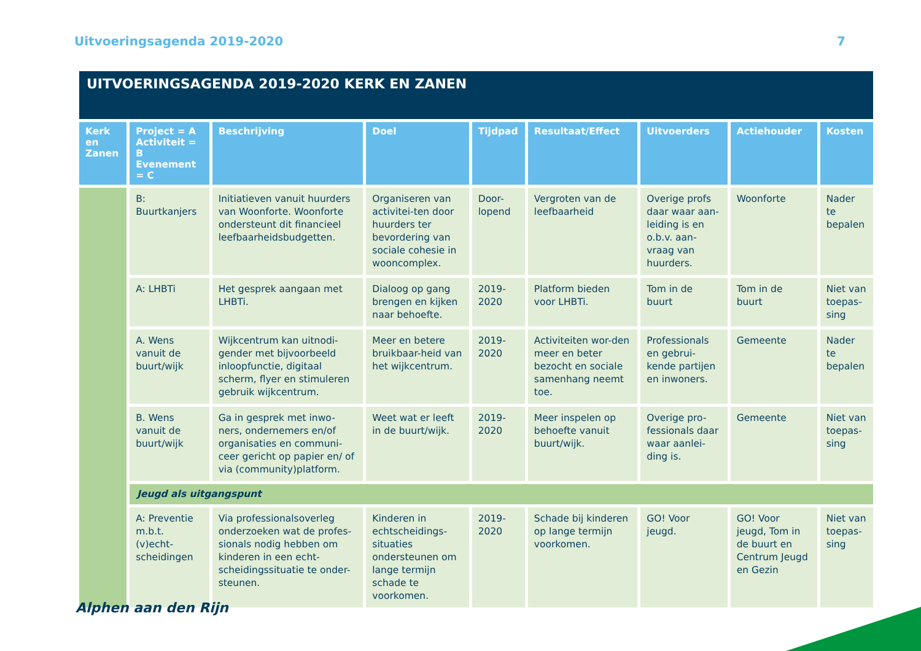Uitvoeringsagenda 2019-2020 7
| UITVOERINGSAGENDA 2019-2020 KERK EN ZANEN | | | | | | | | |
| --- | --- | --- | --- | --- | --- | --- | --- | --- |
| Kerk en Zanen | Project = A Activiteit = B Evenement = C | Beschrijving | Doel | Tijdpad | Resultaat/Effect | Uitvoerders | Actiehouder | Kosten |
| | B: Buurtkanjers | Initiatieven vanuit huurders van Woonforte. Woonforte ondersteunt dit financieel leefbaarheidsbudgetten. | Organiseren van activitei-ten door huurders ter bevordering van sociale cohesie in wooncomplex. | Door-lopend | Vergroten van de leefbaarheid | Overige profs daar waar aan-leiding is en o.b.v. aan-vraag van huurders. | Woonforte | Nader te bepalen |
| | A: LHBTi | Het gesprek aangaan met LHBTi. | Dialoog op gang brengen en kijken naar behoefte. | 2019-2020 | Platform bieden voor LHBTi. | Tom in de buurt | Tom in de buurt | Niet van toepas-sing |
| | A. Wens vanuit de buurt/wijk | Wijkcentrum kan uitnodi-gender met bijvoorbeeld inloopfunctie, digitaal scherm, flyer en stimuleren gebruik wijkcentrum. | Meer en betere bruikbaar-heid van het wijkcentrum. | 2019-2020 | Activiteiten wor-den meer en beter bezocht en sociale samenhang neemt toe. | Professionals en gebrui-kende partijen en inwoners. | Gemeente | Nader te bepalen |
| | B. Wens vanuit de buurt/wijk | Ga in gesprek met inwo-ners, ondernemers en/of organisaties en communi-ceer gericht op papier en/ of via (community)platform. | Weet wat er leeft in de buurt/wijk. | 2019-2020 | Meer inspelen op behoefte vanuit buurt/wijk. | Overige pro-fessionals daar waar aanlei-ding is. | Gemeente | Niet van toepas-sing |
| | Jeugd als uitgangspunt | | | | | | | |
| | A: Preventie m.b.t. (v)echt-scheidingen | Via professionalsoverleg onderzoeken wat de profes-sionals nodig hebben om kinderen in een echt-scheidingssituatie te onder-steunen. | Kinderen in echtscheidings-situaties ondersteunen om lange termijn schade te voorkomen. | 2019-2020 | Schade bij kinderen op lange termijn voorkomen. | GO! Voor jeugd. | GO! Voor jeugd, Tom in de buurt en Centrum Jeugd en Gezin | Niet van toepas-sing |
Alphen aan den Rijn